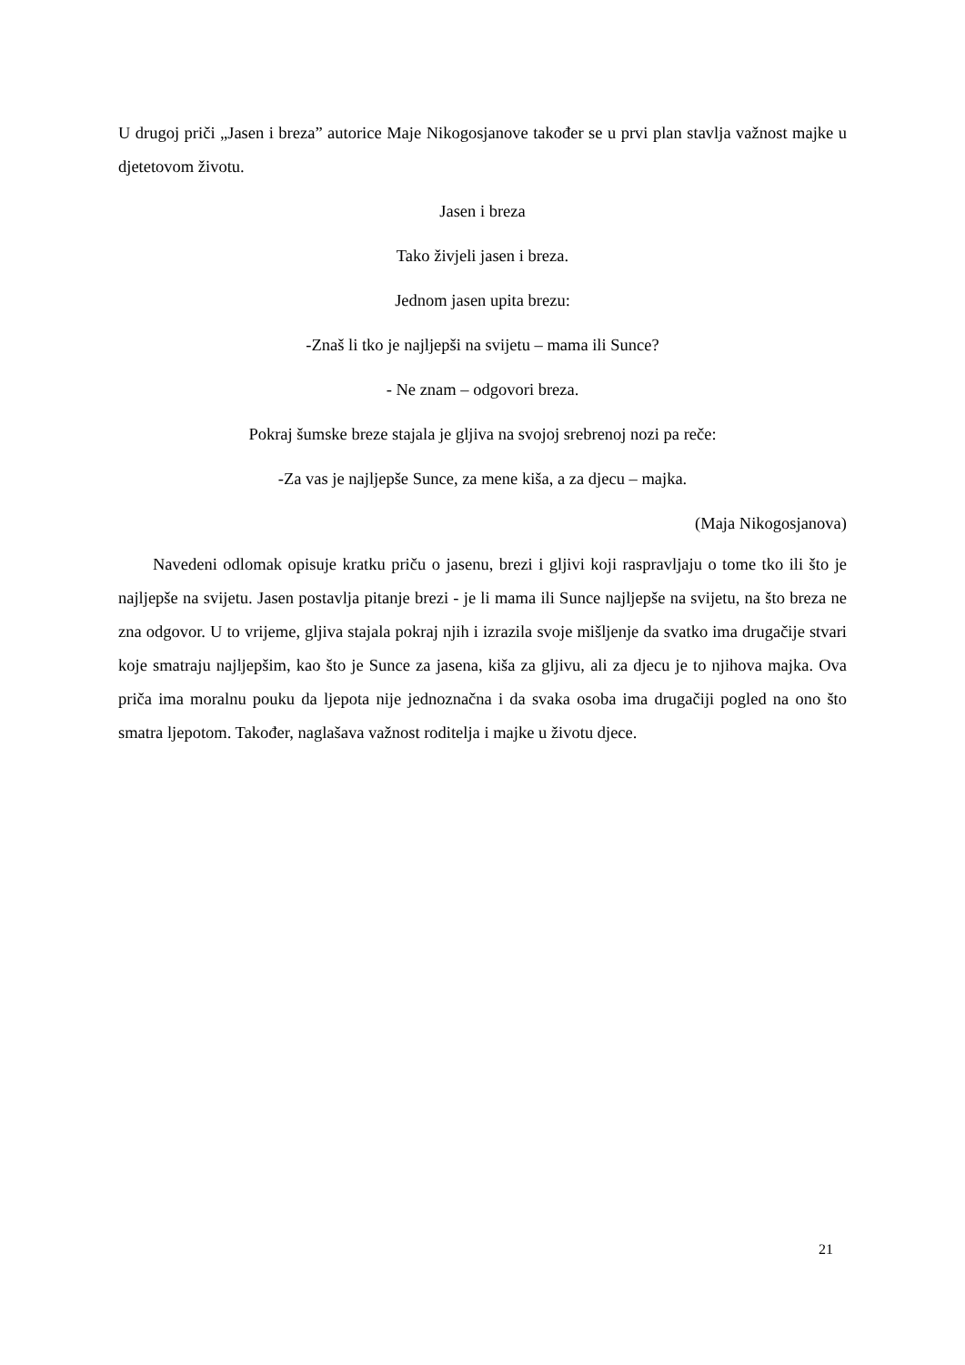U drugoj priči „Jasen i breza” autorice Maje Nikogosjanove također se u prvi plan stavlja važnost majke u djetetovom životu.
Jasen i breza
Tako živjeli jasen i breza.
Jednom jasen upita brezu:
-Znaš li tko je najljepši na svijetu – mama ili Sunce?
- Ne znam – odgovori breza.
Pokraj šumske breze stajala je gljiva na svojoj srebrenoj nozi pa reče:
-Za vas je najljepše Sunce, za mene kiša, a za djecu – majka.
(Maja Nikogosjanova)
Navedeni odlomak opisuje kratku priču o jasenu, brezi i gljivi koji raspravljaju o tome tko ili što je najljepše na svijetu. Jasen postavlja pitanje brezi - je li mama ili Sunce najljepše na svijetu, na što breza ne zna odgovor. U to vrijeme, gljiva stajala pokraj njih i izrazila svoje mišljenje da svatko ima drugačije stvari koje smatraju najljepšim, kao što je Sunce za jasena, kiša za gljivu, ali za djecu je to njihova majka. Ova priča ima moralnu pouku da ljepota nije jednoznačna i da svaka osoba ima drugačiji pogled na ono što smatra ljepotom. Također, naglašava važnost roditelja i majke u životu djece.
21